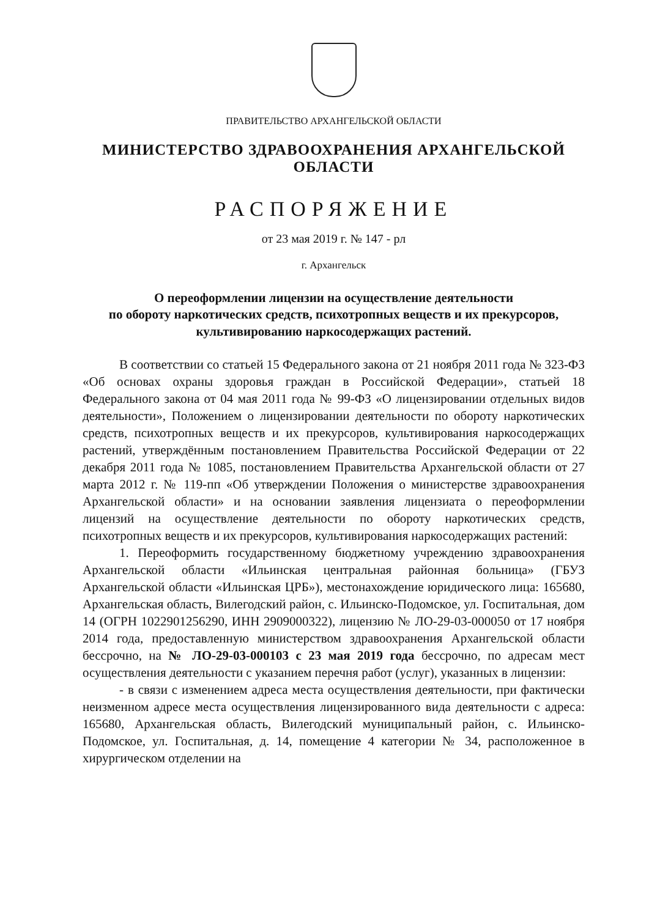ПРАВИТЕЛЬСТВО АРХАНГЕЛЬСКОЙ ОБЛАСТИ
МИНИСТЕРСТВО ЗДРАВООХРАНЕНИЯ АРХАНГЕЛЬСКОЙ ОБЛАСТИ
РАСПОРЯЖЕНИЕ
от 23 мая 2019 г. № 147 - рл
г. Архангельск
О переоформлении лицензии на осуществление деятельности
по обороту наркотических средств, психотропных веществ и их прекурсоров,
культивированию наркосодержащих растений.
В соответствии со статьей 15 Федерального закона от 21 ноября 2011 года № 323-ФЗ «Об основах охраны здоровья граждан в Российской Федерации», статьей 18 Федерального закона от 04 мая 2011 года № 99-ФЗ «О лицензировании отдельных видов деятельности», Положением о лицензировании деятельности по обороту наркотических средств, психотропных веществ и их прекурсоров, культивирования наркосодержащих растений, утверждённым постановлением Правительства Российской Федерации от 22 декабря 2011 года № 1085, постановлением Правительства Архангельской области от 27 марта 2012 г. № 119-пп «Об утверждении Положения о министерстве здравоохранения Архангельской области» и на основании заявления лицензиата о переоформлении лицензий на осуществление деятельности по обороту наркотических средств, психотропных веществ и их прекурсоров, культивирования наркосодержащих растений:
1. Переоформить государственному бюджетному учреждению здравоохранения Архангельской области «Ильинская центральная районная больница» (ГБУЗ Архангельской области «Ильинская ЦРБ»), местонахождение юридического лица: 165680, Архангельская область, Вилегодский район, с. Ильинско-Подомское, ул. Госпитальная, дом 14 (ОГРН 1022901256290, ИНН 2909000322), лицензию № ЛО-29-03-000050 от 17 ноября 2014 года, предоставленную министерством здравоохранения Архангельской области бессрочно, на № ЛО-29-03-000103 с 23 мая 2019 года бессрочно, по адресам мест осуществления деятельности с указанием перечня работ (услуг), указанных в лицензии:
- в связи с изменением адреса места осуществления деятельности, при фактически неизменном адресе места осуществления лицензированного вида деятельности с адреса: 165680, Архангельская область, Вилегодский муниципальный район, с. Ильинско-Подомское, ул. Госпитальная, д. 14, помещение 4 категории № 34, расположенное в хирургическом отделении на